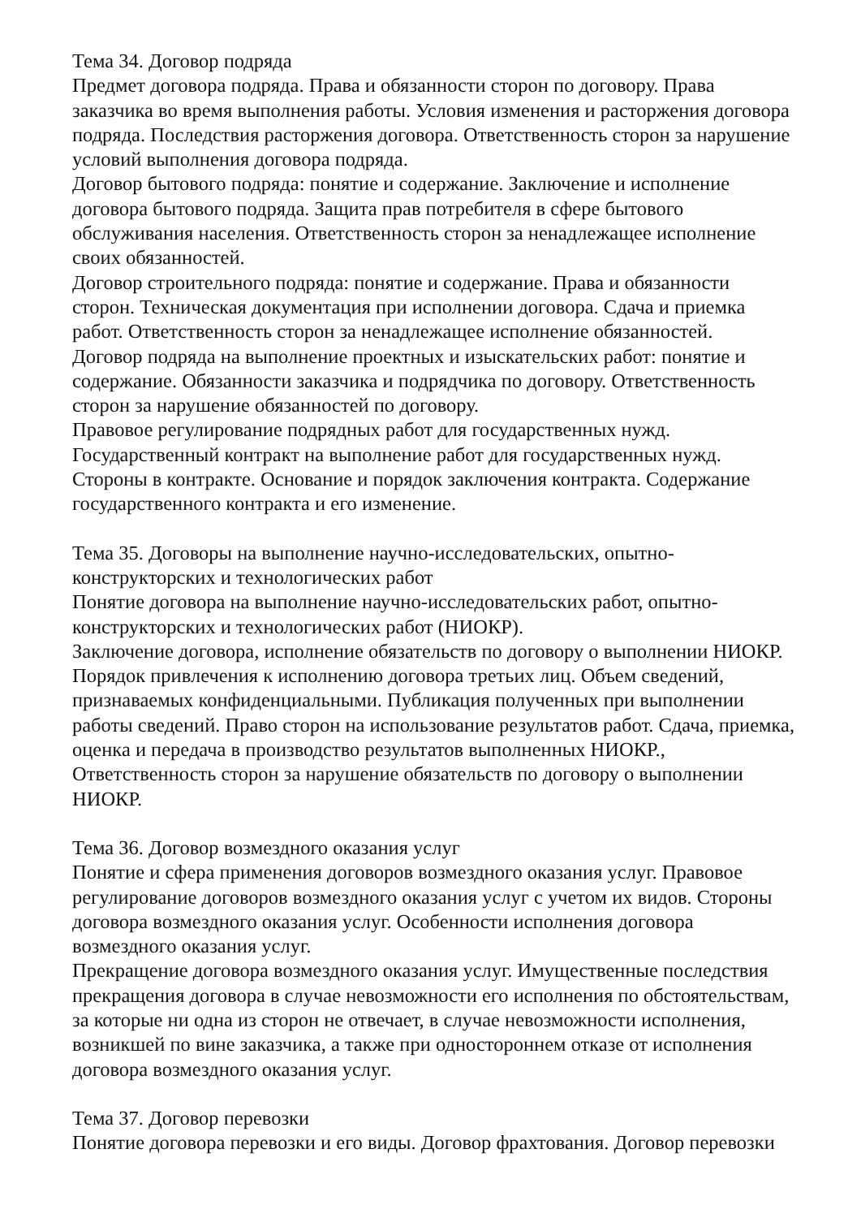Тема 34. Договор подряда
Предмет договора подряда. Права и обязанности сторон по договору. Права заказчика во время выполнения работы. Условия изменения и расторжения договора подряда. Последствия расторжения договора. Ответственность сторон за нарушение условий выполнения договора подряда.
Договор бытового подряда: понятие и содержание. Заключение и исполнение договора бытового подряда. Защита прав потребителя в сфере бытового обслуживания населения. Ответственность сторон за ненадлежащее исполнение своих обязанностей.
Договор строительного подряда: понятие и содержание. Права и обязанности сторон. Техническая документация при исполнении договора. Сдача и приемка работ. Ответственность сторон за ненадлежащее исполнение обязанностей.
Договор подряда на выполнение проектных и изыскательских работ: понятие и содержание. Обязанности заказчика и подрядчика по договору. Ответственность сторон за нарушение обязанностей по договору.
Правовое регулирование подрядных работ для государственных нужд. Государственный контракт на выполнение работ для государственных нужд. Стороны в контракте. Основание и порядок заключения контракта. Содержание государственного контракта и его изменение.
Тема 35. Договоры на выполнение научно-исследовательских, опытно-конструкторских и технологических работ
Понятие договора на выполнение научно-исследовательских работ, опытно-конструкторских и технологических работ (НИОКР).
Заключение договора, исполнение обязательств по договору о выполнении НИОКР. Порядок привлечения к исполнению договора третьих лиц. Объем сведений, признаваемых конфиденциальными. Публикация полученных при выполнении работы сведений. Право сторон на использование результатов работ. Сдача, приемка, оценка и передача в производство результатов выполненных НИОКР., Ответственность сторон за нарушение обязательств по договору о выполнении НИОКР.
Тема 36. Договор возмездного оказания услуг
Понятие и сфера применения договоров возмездного оказания услуг. Правовое регулирование договоров возмездного оказания услуг с учетом их видов. Стороны договора возмездного оказания услуг. Особенности исполнения договора возмездного оказания услуг.
Прекращение договора возмездного оказания услуг. Имущественные последствия прекращения договора в случае невозможности его исполнения по обстоятельствам, за которые ни одна из сторон не отвечает, в случае невозможности исполнения, возникшей по вине заказчика, а также при одностороннем отказе от исполнения договора возмездного оказания услуг.
Тема 37. Договор перевозки
Понятие договора перевозки и его виды. Договор фрахтования. Договор перевозки